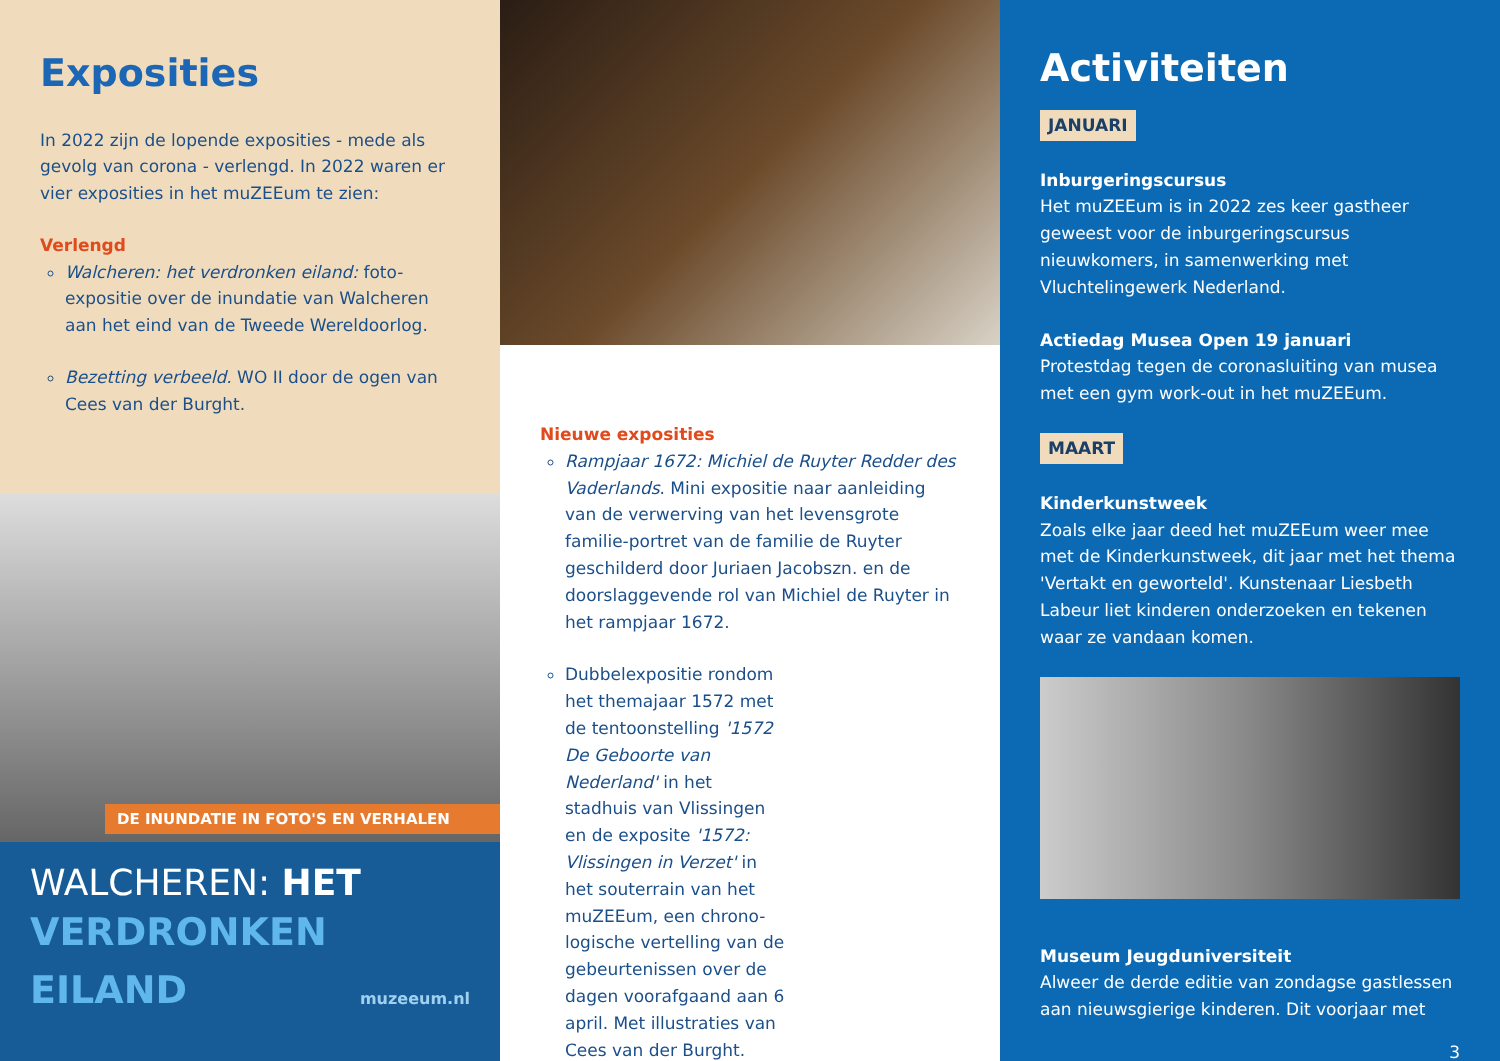Exposities
In 2022 zijn de lopende exposities - mede als gevolg van corona - verlengd. In 2022 waren er vier exposities in het muZEEum te zien:
Verlengd
Walcheren: het verdronken eiland: foto-expositie over de inundatie van Walcheren aan het eind van de Tweede Wereldoorlog.
Bezetting verbeeld. WO II door de ogen van Cees van der Burght.
DE INUNDATIE IN FOTO'S EN VERHALEN
WALCHEREN: HET
VERDRONKEN
EILAND
muzeeum.nl
Nieuwe exposities
Rampjaar 1672: Michiel de Ruyter Redder des Vaderlands. Mini expositie naar aanleiding van de verwerving van het levensgrote familie-portret van de familie de Ruyter geschilderd door Juriaen Jacobszn. en de doorslaggevende rol van Michiel de Ruyter in het rampjaar 1672.
Dubbelexpositie rondom het themajaar 1572 met de tentoonstelling '1572 De Geboorte van Nederland' in het stadhuis van Vlissingen en de exposite '1572: Vlissingen in Verzet' in het souterrain van het muZEEum, een chrono-logische vertelling van de gebeurtenissen over de dagen voorafgaand aan 6 april. Met illustraties van Cees van der Burght.
Activiteiten
JANUARI
Inburgeringscursus
Het muZEEum is in 2022 zes keer gastheer geweest voor de inburgeringscursus nieuwkomers, in samenwerking met Vluchtelingewerk Nederland.
Actiedag Musea Open 19 januari
Protestdag tegen de coronasluiting van musea met een gym work-out in het muZEEum.
MAART
Kinderkunstweek
Zoals elke jaar deed het muZEEum weer mee met de Kinderkunstweek, dit jaar met het thema 'Vertakt en geworteld'. Kunstenaar Liesbeth Labeur liet kinderen onderzoeken en tekenen waar ze vandaan komen.
Museum Jeugduniversiteit
Alweer de derde editie van zondagse gastlessen aan nieuwsgierige kinderen. Dit voorjaar met
3